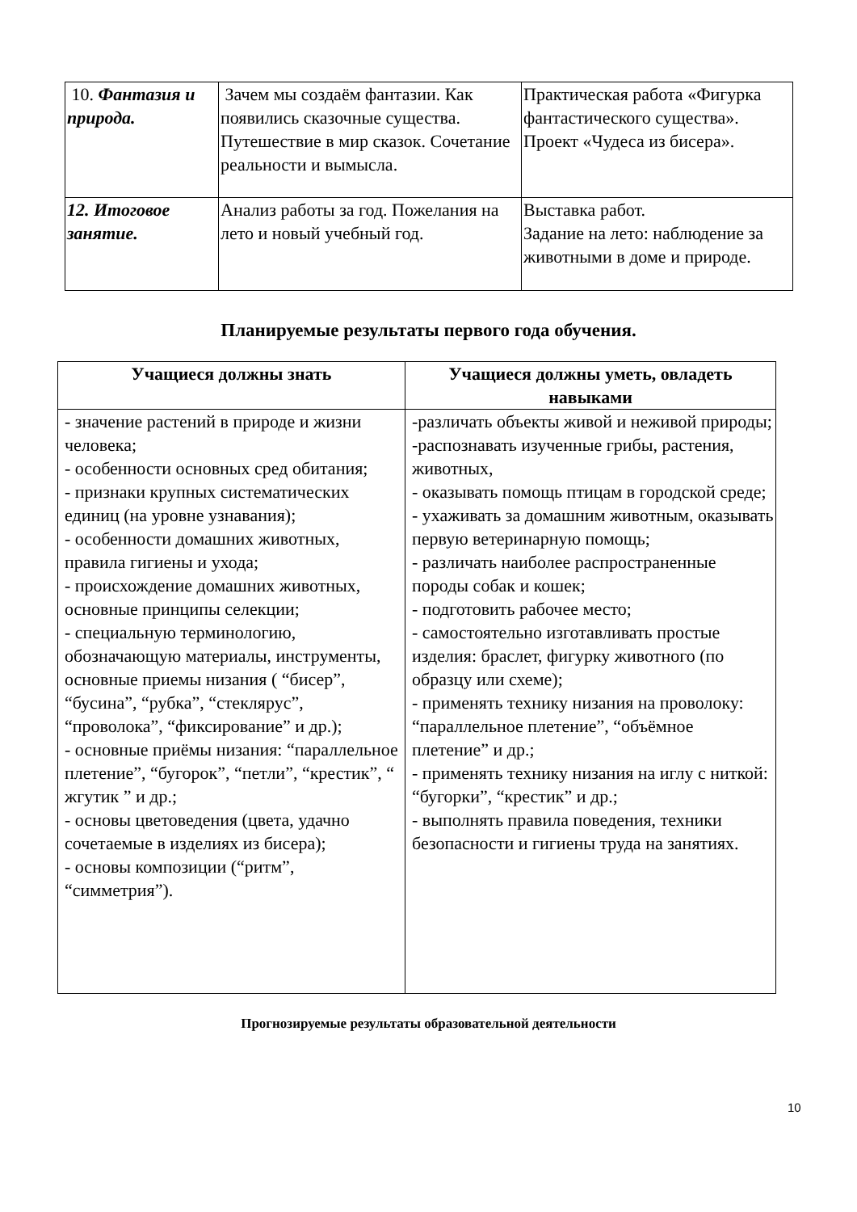| 10. Фантазия и природа. | Зачем мы создаём фантазии. Как появились сказочные существа. Путешествие в мир сказок. Сочетание реальности и вымысла. | Практическая работа «Фигурка фантастического существа». Проект «Чудеса из бисера». |
| 12. Итоговое занятие. | Анализ работы за год. Пожелания на лето и новый учебный год. | Выставка работ. Задание на лето: наблюдение за животными в доме и природе. |
Планируемые результаты первого года обучения.
| Учащиеся должны знать | Учащиеся должны уметь, овладеть навыками |
| --- | --- |
| - значение растений в природе и жизни человека; - особенности основных сред обитания; - признаки крупных систематических единиц (на уровне узнавания); - особенности домашних животных, правила гигиены и ухода; - происхождение домашних животных, основные принципы селекции; - специальную терминологию, обозначающую материалы, инструменты, основные приемы низания ( “бисер”, “бусина”, “рубка”, “стеклярус”, “проволока”, “фиксирование” и др.); - основные приёмы низания: “параллельное плетение”, “бугорок”, “петли”, “крестик”, “ жгутик ” и др.; - основы цветоведения (цвета, удачно сочетаемые в изделиях из бисера); - основы композиции (“ритм”, “симметрия”). | -различать объекты живой и неживой природы; -распознавать изученные грибы, растения, животных, - оказывать помощь птицам в городской среде; - ухаживать за домашним животным, оказывать первую ветеринарную помощь; - различать наиболее распространенные породы собак и кошек; - подготовить рабочее место; - самостоятельно изготавливать простые изделия: браслет, фигурку животного (по образцу или схеме); - применять технику низания на проволоку: “параллельное плетение”, “объёмное плетение” и др.; - применять технику низания на иглу с ниткой: “бугорки”, “крестик” и др.; - выполнять правила поведения, техники безопасности и гигиены труда на занятиях. |
Прогнозируемые результаты образовательной деятельности
10